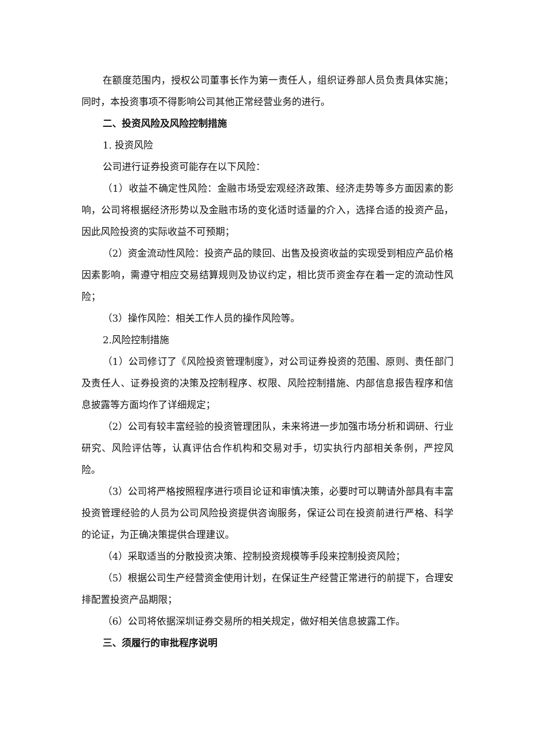在额度范围内，授权公司董事长作为第一责任人，组织证券部人员负责具体实施；同时，本投资事项不得影响公司其他正常经营业务的进行。
二、投资风险及风险控制措施
1. 投资风险
公司进行证券投资可能存在以下风险：
（1）收益不确定性风险：金融市场受宏观经济政策、经济走势等多方面因素的影响，公司将根据经济形势以及金融市场的变化适时适量的介入，选择合适的投资产品，因此风险投资的实际收益不可预期；
（2）资金流动性风险：投资产品的赎回、出售及投资收益的实现受到相应产品价格因素影响，需遵守相应交易结算规则及协议约定，相比货币资金存在着一定的流动性风险；
（3）操作风险：相关工作人员的操作风险等。
2.风险控制措施
（1）公司修订了《风险投资管理制度》，对公司证券投资的范围、原则、责任部门及责任人、证券投资的决策及控制程序、权限、风险控制措施、内部信息报告程序和信息披露等方面均作了详细规定；
（2）公司有较丰富经验的投资管理团队，未来将进一步加强市场分析和调研、行业研究、风险评估等，认真评估合作机构和交易对手，切实执行内部相关条例，严控风险。
（3）公司将严格按照程序进行项目论证和审慎决策，必要时可以聘请外部具有丰富投资管理经验的人员为公司风险投资提供咨询服务，保证公司在投资前进行严格、科学的论证，为正确决策提供合理建议。
（4）采取适当的分散投资决策、控制投资规模等手段来控制投资风险；
（5）根据公司生产经营资金使用计划，在保证生产经营正常进行的前提下，合理安排配置投资产品期限；
（6）公司将依据深圳证券交易所的相关规定，做好相关信息披露工作。
三、须履行的审批程序说明